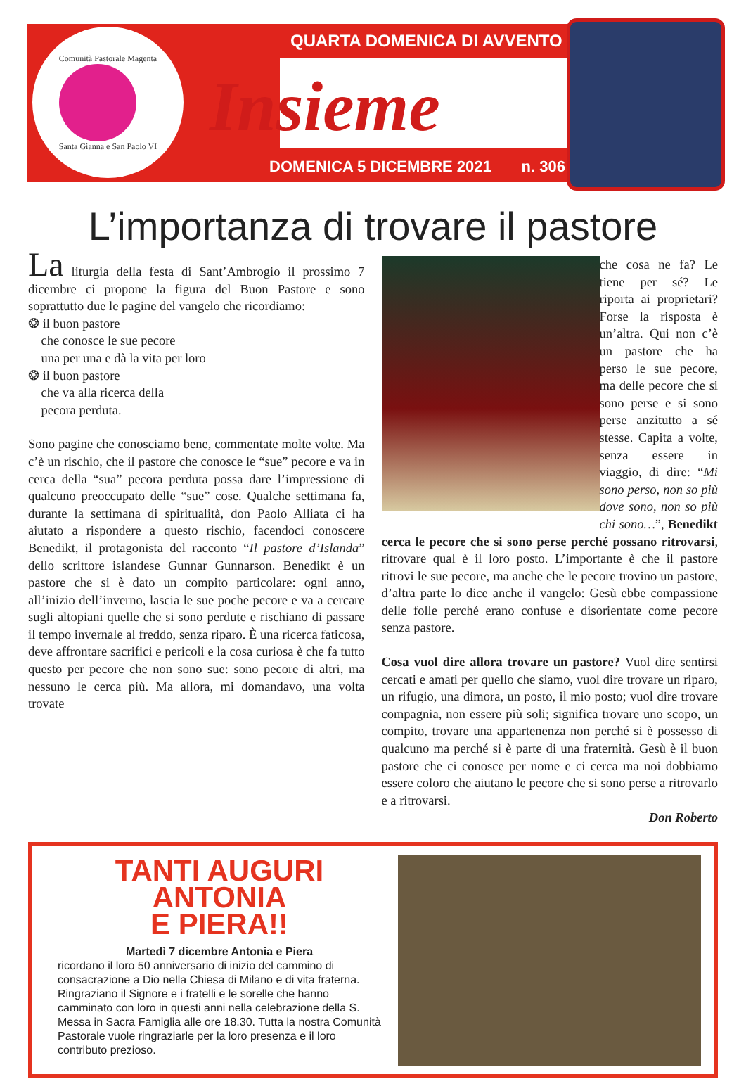Comunità Pastorale Magenta
Santa Gianna e San Paolo VI
QUARTA DOMENICA DI AVVENTO
Insieme
DOMENICA 5 DICEMBRE 2021 n. 306
L’importanza di trovare il pastore
La liturgia della festa di Sant’Ambrogio il prossimo 7 dicembre ci propone la figura del Buon Pastore e sono soprattutto due le pagine del vangelo che ricordiamo:
❂ il buon pastore
che conosce le sue pecore
una per una e dà la vita per loro
❂ il buon pastore
che va alla ricerca della
pecora perduta.
Sono pagine che conosciamo bene, commentate molte volte. Ma c’è un rischio, che il pastore che conosce le “sue” pecore e va in cerca della “sua” pecora perduta possa dare l’impressione di qualcuno preoccupato delle “sue” cose. Qualche settimana fa, durante la settimana di spiritualità, don Paolo Alliata ci ha aiutato a rispondere a questo rischio, facendoci conoscere Benedikt, il protagonista del racconto “Il pastore d’Islanda” dello scrittore islandese Gunnar Gunnarson. Benedikt è un pastore che si è dato un compito particolare: ogni anno, all’inizio dell’inverno, lascia le sue poche pecore e va a cercare sugli altopiani quelle che si sono perdute e rischiano di passare il tempo invernale al freddo, senza riparo. È una ricerca faticosa, deve affrontare sacrifici e pericoli e la cosa curiosa è che fa tutto questo per pecore che non sono sue: sono pecore di altri, ma nessuno le cerca più. Ma allora, mi domandavo, una volta trovate
che cosa ne fa? Le tiene per sé? Le riporta ai proprietari? Forse la risposta è un’altra. Qui non c’è un pastore che ha perso le sue pecore, ma delle pecore che si sono perse e si sono perse anzitutto a sé stesse. Capita a volte, senza essere in viaggio, di dire: “Mi sono perso, non so più dove sono, non so più chi sono…”, Benedikt cerca le pecore che si sono perse perché possano ritrovarsi, ritrovare qual è il loro posto. L’importante è che il pastore ritrovi le sue pecore, ma anche che le pecore trovino un pastore, d’altra parte lo dice anche il vangelo: Gesù ebbe compassione delle folle perché erano confuse e disorientate come pecore senza pastore.
Cosa vuol dire allora trovare un pastore? Vuol dire sentirsi cercati e amati per quello che siamo, vuol dire trovare un riparo, un rifugio, una dimora, un posto, il mio posto; vuol dire trovare compagnia, non essere più soli; significa trovare uno scopo, un compito, trovare una appartenenza non perché si è possesso di qualcuno ma perché si è parte di una fraternità. Gesù è il buon pastore che ci conosce per nome e ci cerca ma noi dobbiamo essere coloro che aiutano le pecore che si sono perse a ritrovarlo e a ritrovarsi.
Don Roberto
TANTI AUGURI
ANTONIA
E PIERA!!
Martedì 7 dicembre Antonia e Piera
ricordano il loro 50 anniversario di inizio del cammino di consacrazione a Dio nella Chiesa di Milano e di vita fraterna. Ringraziano il Signore e i fratelli e le sorelle che hanno camminato con loro in questi anni nella celebrazione della S. Messa in Sacra Famiglia alle ore 18.30. Tutta la nostra Comunità Pastorale vuole ringraziarle per la loro presenza e il loro contributo prezioso.